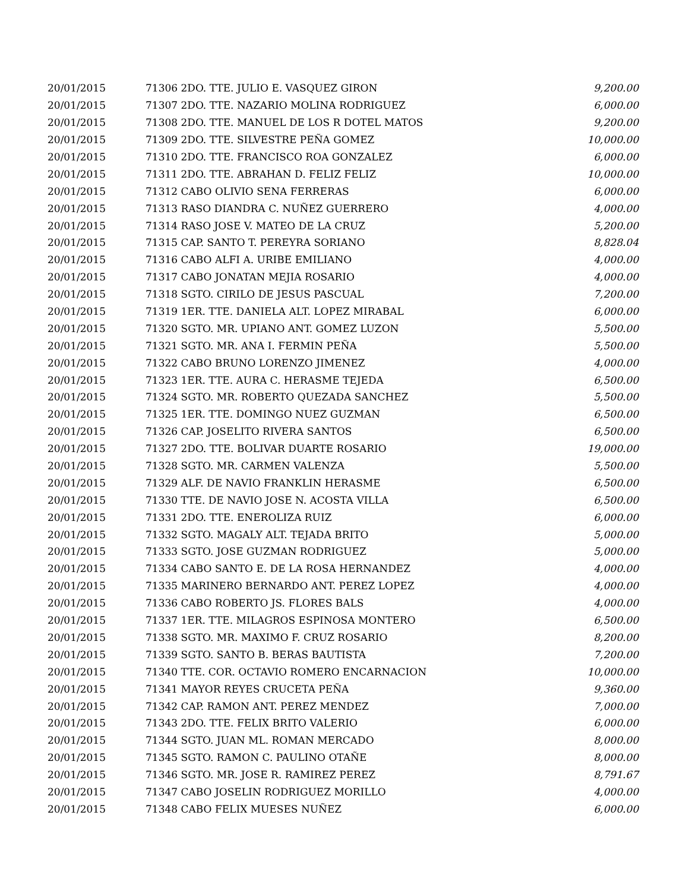| 20/01/2015 | 71306 2DO. TTE. JULIO E. VASQUEZ GIRON | 9,200.00 |
| 20/01/2015 | 71307 2DO. TTE. NAZARIO MOLINA RODRIGUEZ | 6,000.00 |
| 20/01/2015 | 71308 2DO. TTE. MANUEL DE LOS R DOTEL MATOS | 9,200.00 |
| 20/01/2015 | 71309 2DO. TTE. SILVESTRE PEÑA GOMEZ | 10,000.00 |
| 20/01/2015 | 71310 2DO. TTE. FRANCISCO ROA GONZALEZ | 6,000.00 |
| 20/01/2015 | 71311 2DO. TTE. ABRAHAN D. FELIZ FELIZ | 10,000.00 |
| 20/01/2015 | 71312 CABO OLIVIO SENA FERRERAS | 6,000.00 |
| 20/01/2015 | 71313 RASO DIANDRA C. NUÑEZ GUERRERO | 4,000.00 |
| 20/01/2015 | 71314 RASO JOSE V. MATEO DE LA CRUZ | 5,200.00 |
| 20/01/2015 | 71315 CAP. SANTO T. PEREYRA SORIANO | 8,828.04 |
| 20/01/2015 | 71316 CABO ALFI A. URIBE EMILIANO | 4,000.00 |
| 20/01/2015 | 71317 CABO JONATAN MEJIA ROSARIO | 4,000.00 |
| 20/01/2015 | 71318 SGTO. CIRILO DE JESUS PASCUAL | 7,200.00 |
| 20/01/2015 | 71319 1ER. TTE. DANIELA ALT. LOPEZ MIRABAL | 6,000.00 |
| 20/01/2015 | 71320 SGTO. MR. UPIANO ANT. GOMEZ LUZON | 5,500.00 |
| 20/01/2015 | 71321 SGTO. MR. ANA I. FERMIN PEÑA | 5,500.00 |
| 20/01/2015 | 71322 CABO BRUNO LORENZO JIMENEZ | 4,000.00 |
| 20/01/2015 | 71323 1ER. TTE. AURA C. HERASME TEJEDA | 6,500.00 |
| 20/01/2015 | 71324 SGTO. MR. ROBERTO QUEZADA SANCHEZ | 5,500.00 |
| 20/01/2015 | 71325 1ER. TTE. DOMINGO NUEZ GUZMAN | 6,500.00 |
| 20/01/2015 | 71326 CAP. JOSELITO RIVERA SANTOS | 6,500.00 |
| 20/01/2015 | 71327 2DO. TTE. BOLIVAR DUARTE ROSARIO | 19,000.00 |
| 20/01/2015 | 71328 SGTO. MR. CARMEN VALENZA | 5,500.00 |
| 20/01/2015 | 71329 ALF. DE NAVIO FRANKLIN HERASME | 6,500.00 |
| 20/01/2015 | 71330 TTE. DE NAVIO JOSE N. ACOSTA VILLA | 6,500.00 |
| 20/01/2015 | 71331 2DO. TTE. ENEROLIZA RUIZ | 6,000.00 |
| 20/01/2015 | 71332 SGTO. MAGALY ALT. TEJADA BRITO | 5,000.00 |
| 20/01/2015 | 71333 SGTO. JOSE GUZMAN RODRIGUEZ | 5,000.00 |
| 20/01/2015 | 71334 CABO SANTO E. DE LA ROSA HERNANDEZ | 4,000.00 |
| 20/01/2015 | 71335 MARINERO BERNARDO ANT. PEREZ LOPEZ | 4,000.00 |
| 20/01/2015 | 71336 CABO ROBERTO JS. FLORES BALS | 4,000.00 |
| 20/01/2015 | 71337 1ER. TTE. MILAGROS ESPINOSA MONTERO | 6,500.00 |
| 20/01/2015 | 71338 SGTO. MR. MAXIMO F. CRUZ ROSARIO | 8,200.00 |
| 20/01/2015 | 71339 SGTO. SANTO B. BERAS BAUTISTA | 7,200.00 |
| 20/01/2015 | 71340 TTE. COR. OCTAVIO ROMERO ENCARNACION | 10,000.00 |
| 20/01/2015 | 71341 MAYOR REYES CRUCETA PEÑA | 9,360.00 |
| 20/01/2015 | 71342 CAP. RAMON ANT. PEREZ MENDEZ | 7,000.00 |
| 20/01/2015 | 71343 2DO. TTE. FELIX BRITO VALERIO | 6,000.00 |
| 20/01/2015 | 71344 SGTO. JUAN ML. ROMAN MERCADO | 8,000.00 |
| 20/01/2015 | 71345 SGTO. RAMON C. PAULINO OTAÑE | 8,000.00 |
| 20/01/2015 | 71346 SGTO. MR. JOSE R. RAMIREZ PEREZ | 8,791.67 |
| 20/01/2015 | 71347 CABO JOSELIN RODRIGUEZ MORILLO | 4,000.00 |
| 20/01/2015 | 71348 CABO FELIX MUESES NUÑEZ | 6,000.00 |